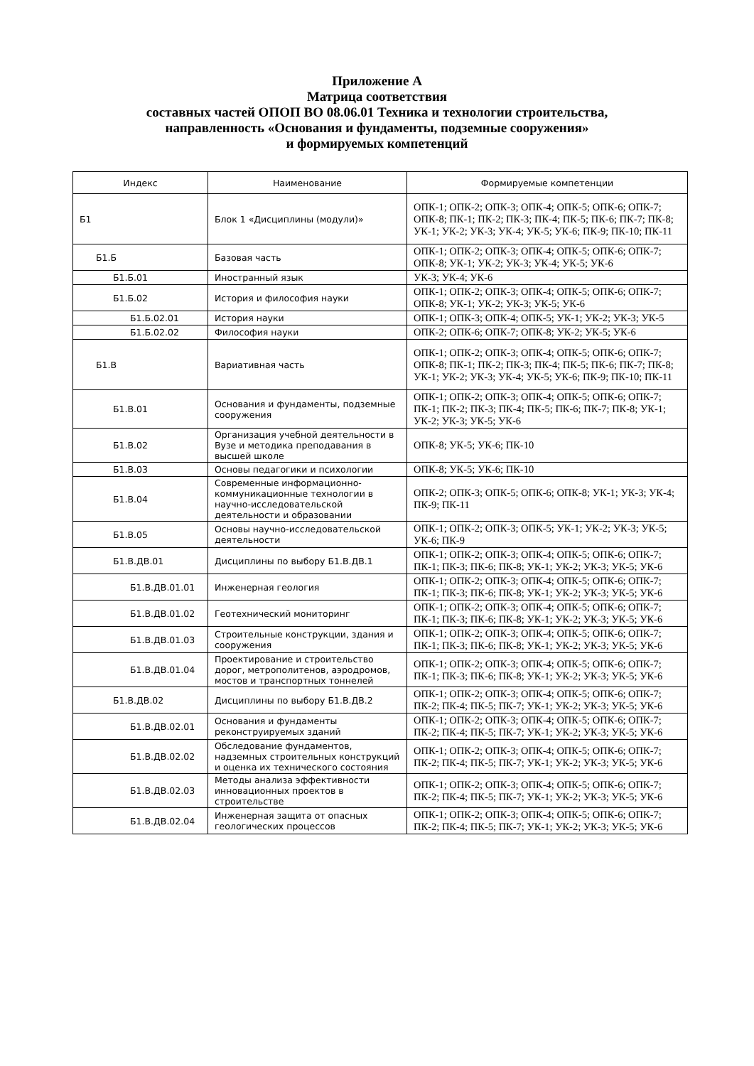Приложение А
Матрица соответствия
составных частей ОПОП ВО 08.06.01 Техника и технологии строительства,
направленность «Основания и фундаменты, подземные сооружения»
и формируемых компетенций
| Индекс | Наименование | Формируемые компетенции |
| --- | --- | --- |
| Б1 | Блок 1 «Дисциплины (модули)» | ОПК-1; ОПК-2; ОПК-3; ОПК-4; ОПК-5; ОПК-6; ОПК-7; ОПК-8; ПК-1; ПК-2; ПК-3; ПК-4; ПК-5; ПК-6; ПК-7; ПК-8; УК-1; УК-2; УК-3; УК-4; УК-5; УК-6; ПК-9; ПК-10; ПК-11 |
| Б1.Б | Базовая часть | ОПК-1; ОПК-2; ОПК-3; ОПК-4; ОПК-5; ОПК-6; ОПК-7; ОПК-8; УК-1; УК-2; УК-3; УК-4; УК-5; УК-6 |
| Б1.Б.01 | Иностранный язык | УК-3; УК-4; УК-6 |
| Б1.Б.02 | История и философия науки | ОПК-1; ОПК-2; ОПК-3; ОПК-4; ОПК-5; ОПК-6; ОПК-7; ОПК-8; УК-1; УК-2; УК-3; УК-5; УК-6 |
| Б1.Б.02.01 | История науки | ОПК-1; ОПК-3; ОПК-4; ОПК-5; УК-1; УК-2; УК-3; УК-5 |
| Б1.Б.02.02 | Философия науки | ОПК-2; ОПК-6; ОПК-7; ОПК-8; УК-2; УК-5; УК-6 |
| Б1.В | Вариативная часть | ОПК-1; ОПК-2; ОПК-3; ОПК-4; ОПК-5; ОПК-6; ОПК-7; ОПК-8; ПК-1; ПК-2; ПК-3; ПК-4; ПК-5; ПК-6; ПК-7; ПК-8; УК-1; УК-2; УК-3; УК-4; УК-5; УК-6; ПК-9; ПК-10; ПК-11 |
| Б1.В.01 | Основания и фундаменты, подземные сооружения | ОПК-1; ОПК-2; ОПК-3; ОПК-4; ОПК-5; ОПК-6; ОПК-7; ПК-1; ПК-2; ПК-3; ПК-4; ПК-5; ПК-6; ПК-7; ПК-8; УК-1; УК-2; УК-3; УК-5; УК-6 |
| Б1.В.02 | Организация учебной деятельности в Вузе и методика преподавания в высшей школе | ОПК-8; УК-5; УК-6; ПК-10 |
| Б1.В.03 | Основы педагогики и психологии | ОПК-8; УК-5; УК-6; ПК-10 |
| Б1.В.04 | Современные информационно-коммуникационные технологии в научно-исследовательской деятельности и образовании | ОПК-2; ОПК-3; ОПК-5; ОПК-6; ОПК-8; УК-1; УК-3; УК-4; ПК-9; ПК-11 |
| Б1.В.05 | Основы научно-исследовательской деятельности | ОПК-1; ОПК-2; ОПК-3; ОПК-5; УК-1; УК-2; УК-3; УК-5; УК-6; ПК-9 |
| Б1.В.ДВ.01 | Дисциплины по выбору Б1.В.ДВ.1 | ОПК-1; ОПК-2; ОПК-3; ОПК-4; ОПК-5; ОПК-6; ОПК-7; ПК-1; ПК-3; ПК-6; ПК-8; УК-1; УК-2; УК-3; УК-5; УК-6 |
| Б1.В.ДВ.01.01 | Инженерная геология | ОПК-1; ОПК-2; ОПК-3; ОПК-4; ОПК-5; ОПК-6; ОПК-7; ПК-1; ПК-3; ПК-6; ПК-8; УК-1; УК-2; УК-3; УК-5; УК-6 |
| Б1.В.ДВ.01.02 | Геотехнический мониторинг | ОПК-1; ОПК-2; ОПК-3; ОПК-4; ОПК-5; ОПК-6; ОПК-7; ПК-1; ПК-3; ПК-6; ПК-8; УК-1; УК-2; УК-3; УК-5; УК-6 |
| Б1.В.ДВ.01.03 | Строительные конструкции, здания и сооружения | ОПК-1; ОПК-2; ОПК-3; ОПК-4; ОПК-5; ОПК-6; ОПК-7; ПК-1; ПК-3; ПК-6; ПК-8; УК-1; УК-2; УК-3; УК-5; УК-6 |
| Б1.В.ДВ.01.04 | Проектирование и строительство дорог, метрополитенов, аэродромов, мостов и транспортных тоннелей | ОПК-1; ОПК-2; ОПК-3; ОПК-4; ОПК-5; ОПК-6; ОПК-7; ПК-1; ПК-3; ПК-6; ПК-8; УК-1; УК-2; УК-3; УК-5; УК-6 |
| Б1.В.ДВ.02 | Дисциплины по выбору Б1.В.ДВ.2 | ОПК-1; ОПК-2; ОПК-3; ОПК-4; ОПК-5; ОПК-6; ОПК-7; ПК-2; ПК-4; ПК-5; ПК-7; УК-1; УК-2; УК-3; УК-5; УК-6 |
| Б1.В.ДВ.02.01 | Основания и фундаменты реконструируемых зданий | ОПК-1; ОПК-2; ОПК-3; ОПК-4; ОПК-5; ОПК-6; ОПК-7; ПК-2; ПК-4; ПК-5; ПК-7; УК-1; УК-2; УК-3; УК-5; УК-6 |
| Б1.В.ДВ.02.02 | Обследование фундаментов, надземных строительных конструкций и оценка их технического состояния | ОПК-1; ОПК-2; ОПК-3; ОПК-4; ОПК-5; ОПК-6; ОПК-7; ПК-2; ПК-4; ПК-5; ПК-7; УК-1; УК-2; УК-3; УК-5; УК-6 |
| Б1.В.ДВ.02.03 | Методы анализа эффективности инновационных проектов в строительстве | ОПК-1; ОПК-2; ОПК-3; ОПК-4; ОПК-5; ОПК-6; ОПК-7; ПК-2; ПК-4; ПК-5; ПК-7; УК-1; УК-2; УК-3; УК-5; УК-6 |
| Б1.В.ДВ.02.04 | Инженерная защита от опасных геологических процессов | ОПК-1; ОПК-2; ОПК-3; ОПК-4; ОПК-5; ОПК-6; ОПК-7; ПК-2; ПК-4; ПК-5; ПК-7; УК-1; УК-2; УК-3; УК-5; УК-6 |